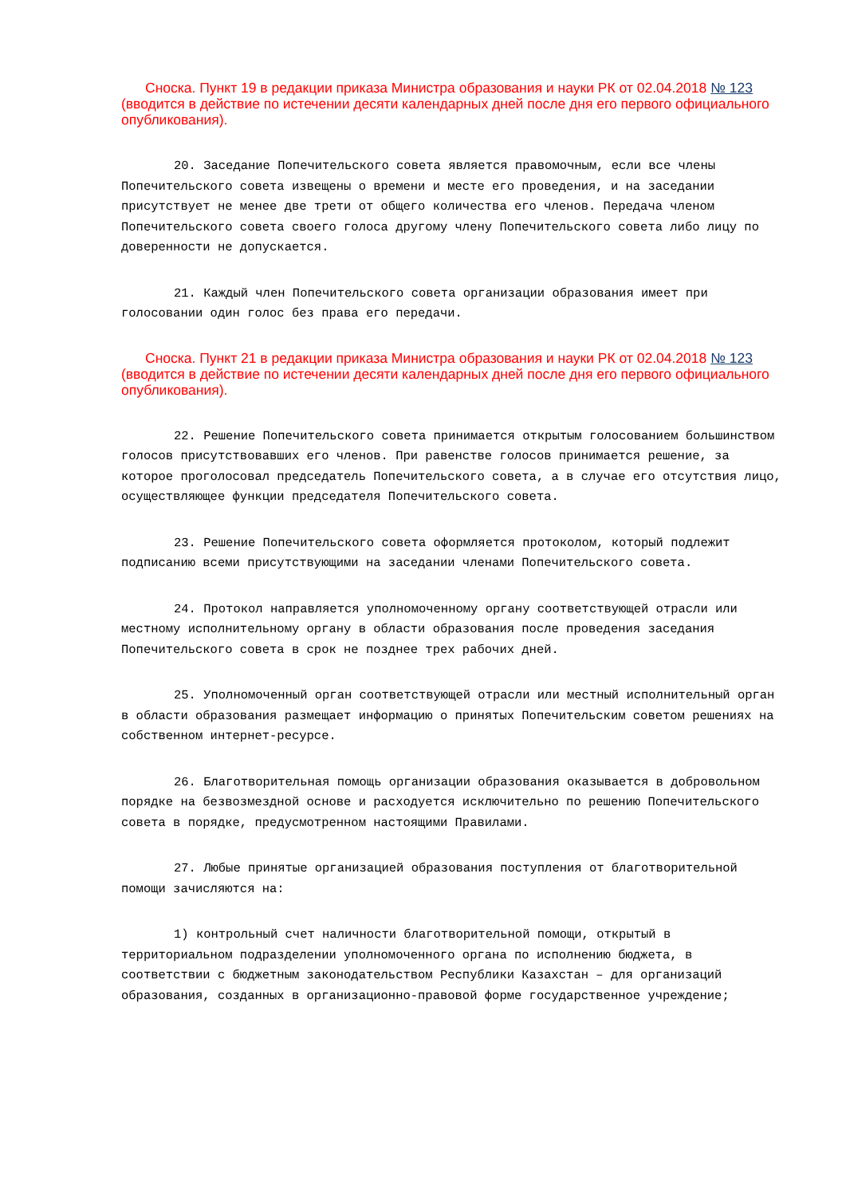Сноска. Пункт 19 в редакции приказа Министра образования и науки РК от 02.04.2018 № 123 (вводится в действие по истечении десяти календарных дней после дня его первого официального опубликования).
20. Заседание Попечительского совета является правомочным, если все члены Попечительского совета извещены о времени и месте его проведения, и на заседании присутствует не менее две трети от общего количества его членов. Передача членом Попечительского совета своего голоса другому члену Попечительского совета либо лицу по доверенности не допускается.
21. Каждый член Попечительского совета организации образования имеет при голосовании один голос без права его передачи.
Сноска. Пункт 21 в редакции приказа Министра образования и науки РК от 02.04.2018 № 123 (вводится в действие по истечении десяти календарных дней после дня его первого официального опубликования).
22. Решение Попечительского совета принимается открытым голосованием большинством голосов присутствовавших его членов. При равенстве голосов принимается решение, за которое проголосовал председатель Попечительского совета, а в случае его отсутствия лицо, осуществляющее функции председателя Попечительского совета.
23. Решение Попечительского совета оформляется протоколом, который подлежит подписанию всеми присутствующими на заседании членами Попечительского совета.
24. Протокол направляется уполномоченному органу соответствующей отрасли или местному исполнительному органу в области образования после проведения заседания Попечительского совета в срок не позднее трех рабочих дней.
25. Уполномоченный орган соответствующей отрасли или местный исполнительный орган в области образования размещает информацию о принятых Попечительским советом решениях на собственном интернет-ресурсе.
26. Благотворительная помощь организации образования оказывается в добровольном порядке на безвозмездной основе и расходуется исключительно по решению Попечительского совета в порядке, предусмотренном настоящими Правилами.
27. Любые принятые организацией образования поступления от благотворительной помощи зачисляются на:
1) контрольный счет наличности благотворительной помощи, открытый в территориальном подразделении уполномоченного органа по исполнению бюджета, в соответствии с бюджетным законодательством Республики Казахстан – для организаций образования, созданных в организационно-правовой форме государственное учреждение;